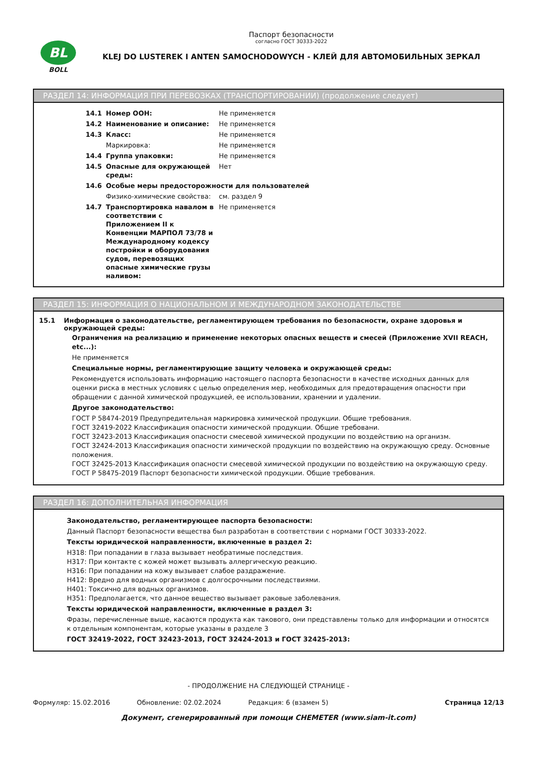BL
BOLL
Паспорт безопасности
согласно ГОСТ 30333-2022
KLEJ DO LUSTEREK I ANTEN SAMOCHODOWYCH - КЛЕЙ ДЛЯ АВТОМОБИЛЬНЫХ ЗЕРКАЛ
РАЗДЕЛ 14: ИНФОРМАЦИЯ ПРИ ПЕРЕВОЗКАХ (ТРАНСПОРТИРОВАНИИ) (продолжение следует)
| 14.1 | Номер ООН: | Не применяется |
| 14.2 | Наименование и описание: | Не применяется |
| 14.3 | Класс: | Не применяется |
| | Маркировка: | Не применяется |
| 14.4 | Группа упаковки: | Не применяется |
| 14.5 | Опасные для окружающей среды: | Нет |
| 14.6 | Особые меры предосторожности для пользователей | |
| | Физико-химические свойства: | см. раздел 9 |
| 14.7 | Транспортировка навалом в соответствии с Приложением II к Конвенции МАРПОЛ 73/78 и Международному кодексу постройки и оборудования судов, перевозящих опасные химические грузы наливом: | Не применяется |
РАЗДЕЛ 15: ИНФОРМАЦИЯ О НАЦИОНАЛЬНОМ И МЕЖДУНАРОДНОМ ЗАКОНОДАТЕЛЬСТВЕ
15.1 Информация о законодательстве, регламентирующем требования по безопасности, охране здоровья и окружающей среды:
Ограничения на реализацию и применение некоторых опасных веществ и смесей (Приложение XVII REACH, etc...):
Не применяется
Специальные нормы, регламентирующие защиту человека и окружающей среды:
Рекомендуется использовать информацию настоящего паспорта безопасности в качестве исходных данных для оценки риска в местных условиях с целью определения мер, необходимых для предотвращения опасности при обращении с данной химической продукцией, ее использовании, хранении и удалении.
Другое законодательство:
ГОСТ Р 58474-2019 Предупредительная маркировка химической продукции. Общие требования.
ГОСТ 32419-2022 Классификация опасности химической продукции. Общие требовани.
ГОСТ 32423-2013 Классификация опасности смесевой химической продукции по воздействию на организм.
ГОСТ 32424-2013 Классификация опасности химической продукции по воздействию на окружающую среду. Основные положения.
ГОСТ 32425-2013 Классификация опасности смесевой химической продукции по воздействию на окружающую среду.
ГОСТ Р 58475-2019 Паспорт безопасности химической продукции. Общие требования.
РАЗДЕЛ 16: ДОПОЛНИТЕЛЬНАЯ ИНФОРМАЦИЯ
Законодательство, регламентирующее паспорта безопасности:
Данный Паспорт безопасности вещества был разработан в соответствии с нормами ГОСТ 30333-2022.
Тексты юридической направленности, включенные в раздел 2:
H318: При попадании в глаза вызывает необратимые последствия.
H317: При контакте с кожей может вызывать аллергическую реакцию.
H316: При попадании на кожу вызывает слабое раздражение.
H412: Вредно для водных организмов с долгосрочными последствиями.
H401: Токсично для водных организмов.
H351: Предполагается, что данное вещество вызывает раковые заболевания.
Тексты юридической направленности, включенные в раздел 3:
Фразы, перечисленные выше, касаются продукта как такового, они представлены только для информации и относятся к отдельным компонентам, которые указаны в разделе 3
ГОСТ 32419-2022, ГОСТ 32423-2013, ГОСТ 32424-2013 и ГОСТ 32425-2013:
- ПРОДОЛЖЕНИЕ НА СЛЕДУЮЩЕЙ СТРАНИЦЕ -
Формуляр: 15.02.2016 Обновление: 02.02.2024 Редакция: 6 (взамен 5) Страница 12/13
Документ, сгенерированный при помощи CHEMETER (www.siam-it.com)